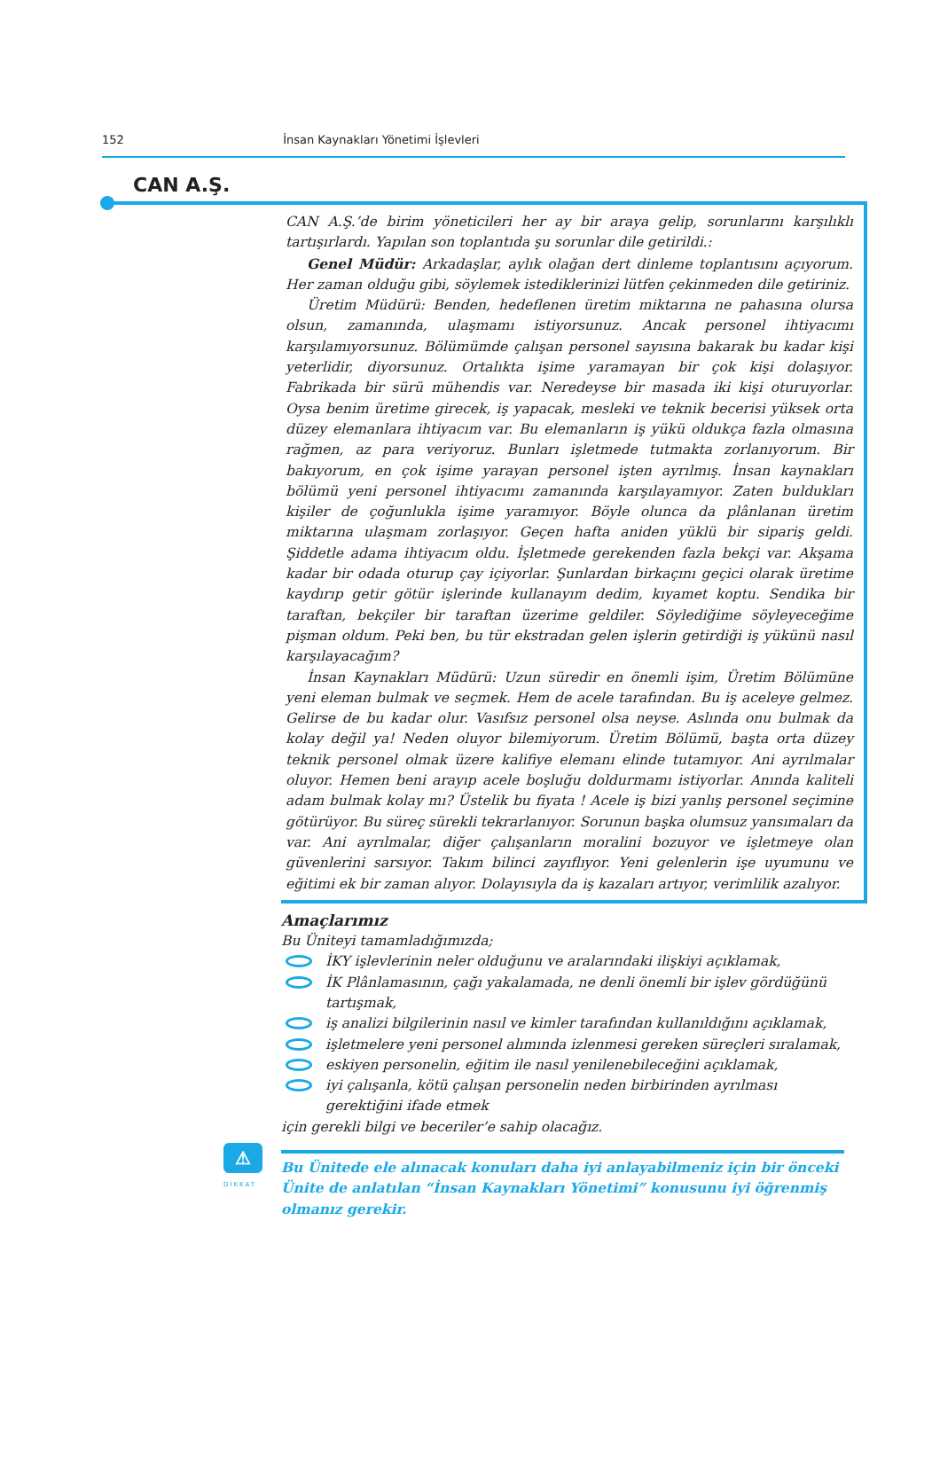152 İnsan Kaynakları Yönetimi İşlevleri
CAN A.Ş.
CAN A.Ş.’de birim yöneticileri her ay bir araya gelip, sorunlarını karşılıklı tartışırlardı. Yapılan son toplantıda şu sorunlar dile getirildi.:
Genel Müdür: Arkadaşlar, aylık olağan dert dinleme toplantısını açıyorum. Her zaman olduğu gibi, söylemek istediklerinizi lütfen çekinmeden dile getiriniz.
Üretim Müdürü: Benden, hedeflenen üretim miktarına ne pahasına olursa olsun, zamanında, ulaşmamı istiyorsunuz. Ancak personel ihtiyacımı karşılamıyorsunuz. Bölümümde çalışan personel sayısına bakarak bu kadar kişi yeterlidir, diyorsunuz. Ortalıkta işime yaramayan bir çok kişi dolaşıyor. Fabrikada bir sürü mühendis var. Neredeyse bir masada iki kişi oturuyorlar. Oysa benim üretime girecek, iş yapacak, mesleki ve teknik becerisi yüksek orta düzey elemanlara ihtiyacım var. Bu elemanların iş yükü oldukça fazla olmasına rağmen, az para veriyoruz. Bunları işletmede tutmakta zorlanıyorum. Bir bakıyorum, en çok işime yarayan personel işten ayrılmış. İnsan kaynakları bölümü yeni personel ihtiyacımı zamanında karşılayamıyor. Zaten buldukları kişiler de çoğunlukla işime yaramıyor. Böyle olunca da plânlanan üretim miktarına ulaşmam zorlaşıyor. Geçen hafta aniden yüklü bir sipariş geldi. Şiddetle adama ihtiyacım oldu. İşletmede gerekenden fazla bekçi var. Akşama kadar bir odada oturup çay içiyorlar. Şunlardan birkaçını geçici olarak üretime kaydırıp getir götür işlerinde kullanayım dedim, kıyamet koptu. Sendika bir taraftan, bekçiler bir taraftan üzerime geldiler. Söylediğime söyleyeceğime pişman oldum. Peki ben, bu tür ekstradan gelen işlerin getirdiği iş yükünü nasıl karşılayacağım?
İnsan Kaynakları Müdürü: Uzun süredir en önemli işim, Üretim Bölümüne yeni eleman bulmak ve seçmek. Hem de acele tarafından. Bu iş aceleye gelmez. Gelirse de bu kadar olur. Vasıfsız personel olsa neyse. Aslında onu bulmak da kolay değil ya! Neden oluyor bilemiyorum. Üretim Bölümü, başta orta düzey teknik personel olmak üzere kalifiye elemanı elinde tutamıyor. Ani ayrılmalar oluyor. Hemen beni arayıp acele boşluğu doldurmamı istiyorlar. Anında kaliteli adam bulmak kolay mı? Üstelik bu fiyata ! Acele iş bizi yanlış personel seçimine götürüyor. Bu süreç sürekli tekrarlanıyor. Sorunun başka olumsuz yansımaları da var. Ani ayrılmalar, diğer çalışanların moralini bozuyor ve işletmeye olan güvenlerini sarsıyor. Takım bilinci zayıflıyor. Yeni gelenlerin işe uyumunu ve eğitimi ek bir zaman alıyor. Dolayısıyla da iş kazaları artıyor, verimlilik azalıyor.
Amaçlarımız
Bu Üniteyi tamamladığımızda;
İKY işlevlerinin neler olduğunu ve aralarındaki ilişkiyi açıklamak,
İK Plânlamasının, çağı yakalamada, ne denli önemli bir işlev gördüğünü tartışmak,
iş analizi bilgilerinin nasıl ve kimler tarafından kullanıldığını açıklamak,
işletmelere yeni personel alımında izlenmesi gereken süreçleri sıralamak,
eskiyen personelin, eğitim ile nasıl yenilenebileceğini açıklamak,
iyi çalışanla, kötü çalışan personelin neden birbirinden ayrılması gerektiğini ifade etmek
için gerekli bilgi ve beceriler’e sahip olacağız.
⚠
DİKKAT
Bu Ünitede ele alınacak konuları daha iyi anlayabilmeniz için bir önceki Ünite de anlatılan “İnsan Kaynakları Yönetimi” konusunu iyi öğrenmiş olmanız gerekir.